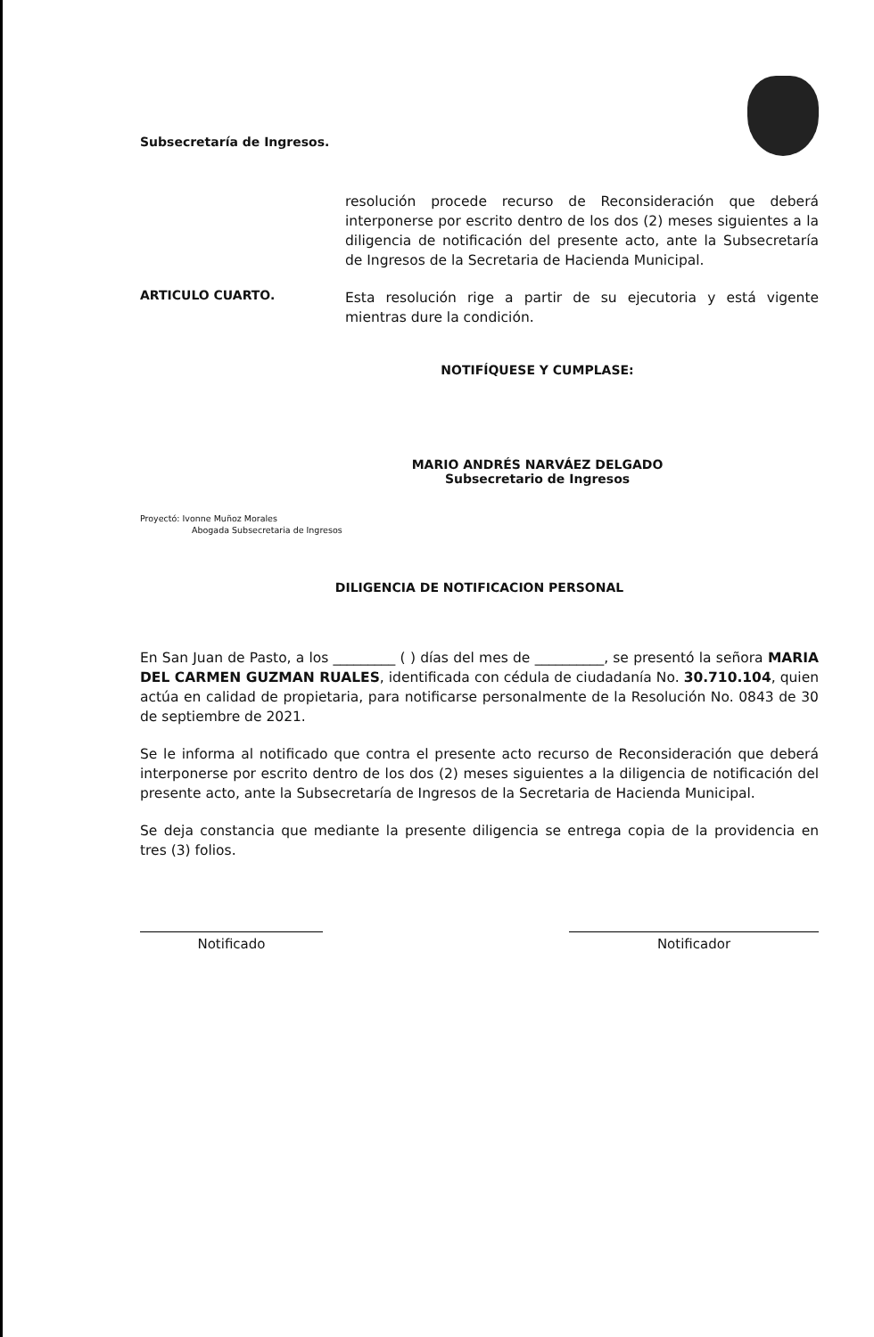Subsecretaría de Ingresos.
resolución procede recurso de Reconsideración que deberá interponerse por escrito dentro de los dos (2) meses siguientes a la diligencia de notificación del presente acto, ante la Subsecretaría de Ingresos de la Secretaria de Hacienda Municipal.
ARTICULO CUARTO.
Esta resolución rige a partir de su ejecutoria y está vigente mientras dure la condición.
NOTIFÍQUESE Y CUMPLASE:
MARIO ANDRÉS NARVÁEZ DELGADO
Subsecretario de Ingresos
Proyectó: Ivonne Muñoz Morales
Abogada Subsecretaria de Ingresos
DILIGENCIA DE NOTIFICACION PERSONAL
En San Juan de Pasto, a los _________ ( ) días del mes de __________, se presentó la señora MARIA DEL CARMEN GUZMAN RUALES, identificada con cédula de ciudadanía No. 30.710.104, quien actúa en calidad de propietaria, para notificarse personalmente de la Resolución No. 0843 de 30 de septiembre de 2021.
Se le informa al notificado que contra el presente acto recurso de Reconsideración que deberá interponerse por escrito dentro de los dos (2) meses siguientes a la diligencia de notificación del presente acto, ante la Subsecretaría de Ingresos de la Secretaria de Hacienda Municipal.
Se deja constancia que mediante la presente diligencia se entrega copia de la providencia en tres (3) folios.
Notificado Notificador